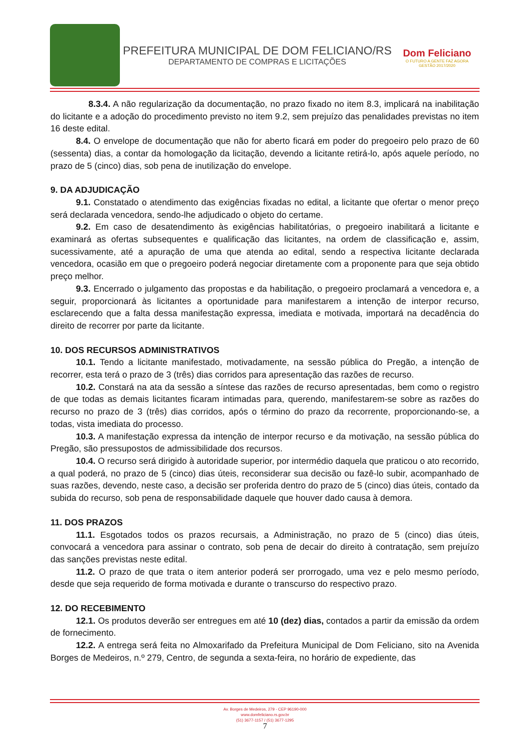PREFEITURA MUNICIPAL DE DOM FELICIANO/RS
DEPARTAMENTO DE COMPRAS E LICITAÇÕES
Dom Feliciano
O FUTURO A GENTE FAZ AGORA
GESTÃO 2017/2020
8.3.4. A não regularização da documentação, no prazo fixado no item 8.3, implicará na inabilitação do licitante e a adoção do procedimento previsto no item 9.2, sem prejuízo das penalidades previstas no item 16 deste edital.
8.4. O envelope de documentação que não for aberto ficará em poder do pregoeiro pelo prazo de 60 (sessenta) dias, a contar da homologação da licitação, devendo a licitante retirá-lo, após aquele período, no prazo de 5 (cinco) dias, sob pena de inutilização do envelope.
9. DA ADJUDICAÇÃO
9.1. Constatado o atendimento das exigências fixadas no edital, a licitante que ofertar o menor preço será declarada vencedora, sendo-lhe adjudicado o objeto do certame.
9.2. Em caso de desatendimento às exigências habilitatórias, o pregoeiro inabilitará a licitante e examinará as ofertas subsequentes e qualificação das licitantes, na ordem de classificação e, assim, sucessivamente, até a apuração de uma que atenda ao edital, sendo a respectiva licitante declarada vencedora, ocasião em que o pregoeiro poderá negociar diretamente com a proponente para que seja obtido preço melhor.
9.3. Encerrado o julgamento das propostas e da habilitação, o pregoeiro proclamará a vencedora e, a seguir, proporcionará às licitantes a oportunidade para manifestarem a intenção de interpor recurso, esclarecendo que a falta dessa manifestação expressa, imediata e motivada, importará na decadência do direito de recorrer por parte da licitante.
10. DOS RECURSOS ADMINISTRATIVOS
10.1. Tendo a licitante manifestado, motivadamente, na sessão pública do Pregão, a intenção de recorrer, esta terá o prazo de 3 (três) dias corridos para apresentação das razões de recurso.
10.2. Constará na ata da sessão a síntese das razões de recurso apresentadas, bem como o registro de que todas as demais licitantes ficaram intimadas para, querendo, manifestarem-se sobre as razões do recurso no prazo de 3 (três) dias corridos, após o término do prazo da recorrente, proporcionando-se, a todas, vista imediata do processo.
10.3. A manifestação expressa da intenção de interpor recurso e da motivação, na sessão pública do Pregão, são pressupostos de admissibilidade dos recursos.
10.4. O recurso será dirigido à autoridade superior, por intermédio daquela que praticou o ato recorrido, a qual poderá, no prazo de 5 (cinco) dias úteis, reconsiderar sua decisão ou fazê-lo subir, acompanhado de suas razões, devendo, neste caso, a decisão ser proferida dentro do prazo de 5 (cinco) dias úteis, contado da subida do recurso, sob pena de responsabilidade daquele que houver dado causa à demora.
11. DOS PRAZOS
11.1. Esgotados todos os prazos recursais, a Administração, no prazo de 5 (cinco) dias úteis, convocará a vencedora para assinar o contrato, sob pena de decair do direito à contratação, sem prejuízo das sanções previstas neste edital.
11.2. O prazo de que trata o item anterior poderá ser prorrogado, uma vez e pelo mesmo período, desde que seja requerido de forma motivada e durante o transcurso do respectivo prazo.
12. DO RECEBIMENTO
12.1. Os produtos deverão ser entregues em até 10 (dez) dias, contados a partir da emissão da ordem de fornecimento.
12.2. A entrega será feita no Almoxarifado da Prefeitura Municipal de Dom Feliciano, sito na Avenida Borges de Medeiros, n.º 279, Centro, de segunda a sexta-feira, no horário de expediente, das
Av. Borges de Medeiros, 279 - CEP 96190-000
www.domfeliciano.rs.gov.br
(51) 3677-1157 / (51) 3677-1295
7